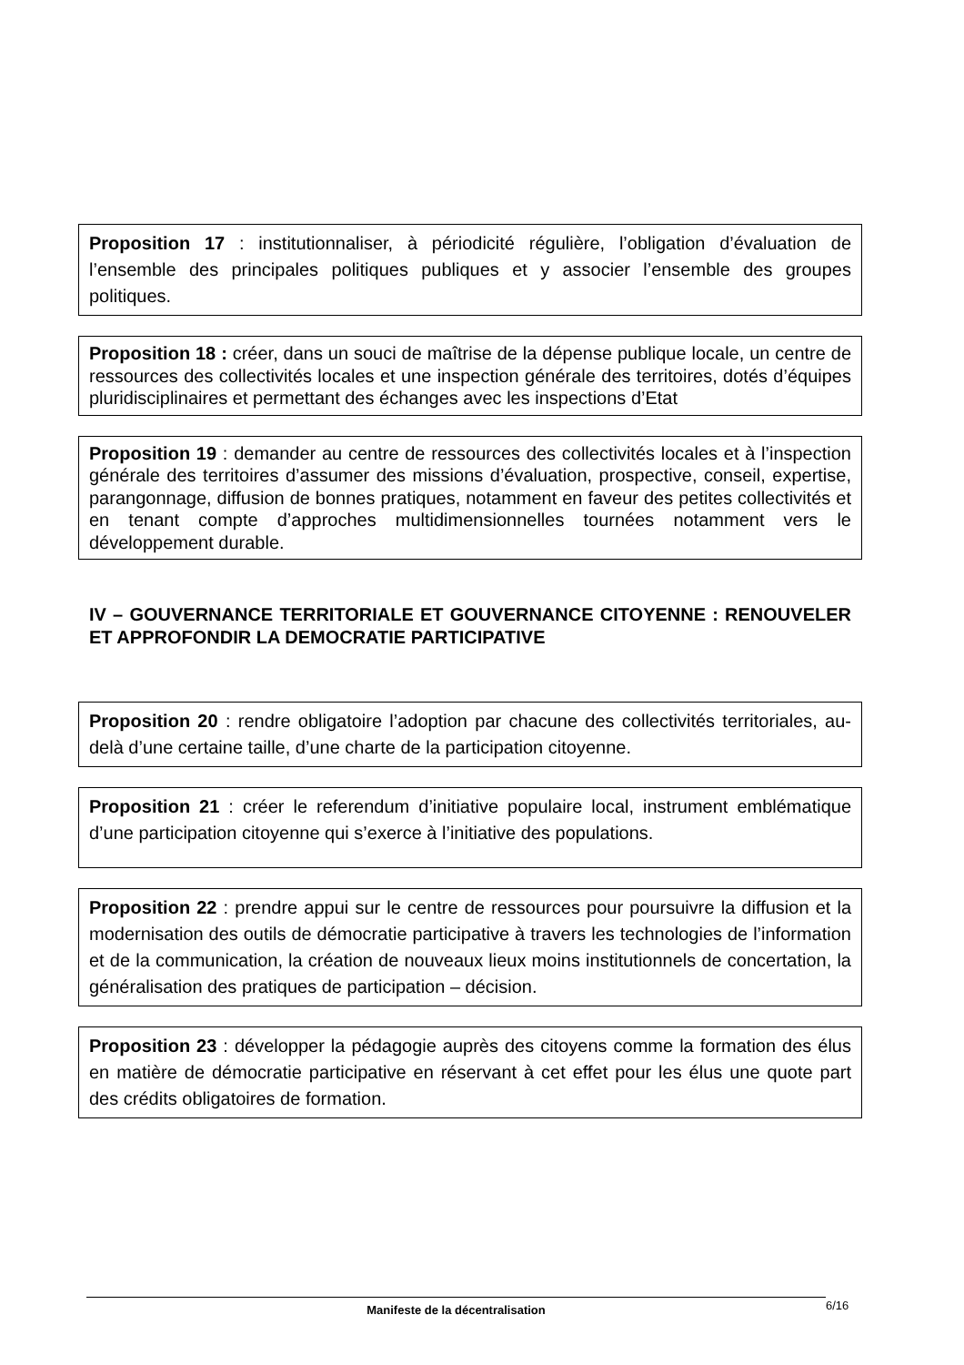Proposition 17 : institutionnaliser, à périodicité régulière, l’obligation d’évaluation de l’ensemble des principales politiques publiques et y associer l’ensemble des groupes politiques.
Proposition 18 : créer, dans un souci de maîtrise de la dépense publique locale, un centre de ressources des collectivités locales et une inspection générale des territoires, dotés d’équipes pluridisciplinaires et permettant des échanges avec les inspections d’Etat
Proposition 19 : demander au centre de ressources des collectivités locales et à l’inspection générale des territoires d’assumer des missions d’évaluation, prospective, conseil, expertise, parangonnage, diffusion de bonnes pratiques, notamment en faveur des petites collectivités et en tenant compte d’approches multidimensionnelles tournées notamment vers le développement durable.
IV – GOUVERNANCE TERRITORIALE ET GOUVERNANCE CITOYENNE : RENOUVELER ET APPROFONDIR LA DEMOCRATIE PARTICIPATIVE
Proposition 20 : rendre obligatoire l’adoption par chacune des collectivités territoriales, au-delà d’une certaine taille, d’une charte de la participation citoyenne.
Proposition 21 : créer le referendum d’initiative populaire local, instrument emblématique d’une participation citoyenne qui s’exerce à l’initiative des populations.
Proposition 22 : prendre appui sur le centre de ressources pour poursuivre la diffusion et la modernisation des outils de démocratie participative à travers les technologies de l’information et de la communication, la création de nouveaux lieux moins institutionnels de concertation, la généralisation des pratiques de participation – décision.
Proposition 23 : développer la pédagogie auprès des citoyens comme la formation des élus en matière de démocratie participative en réservant à cet effet pour les élus une quote part des crédits obligatoires de formation.
Manifeste de la décentralisation 6/16